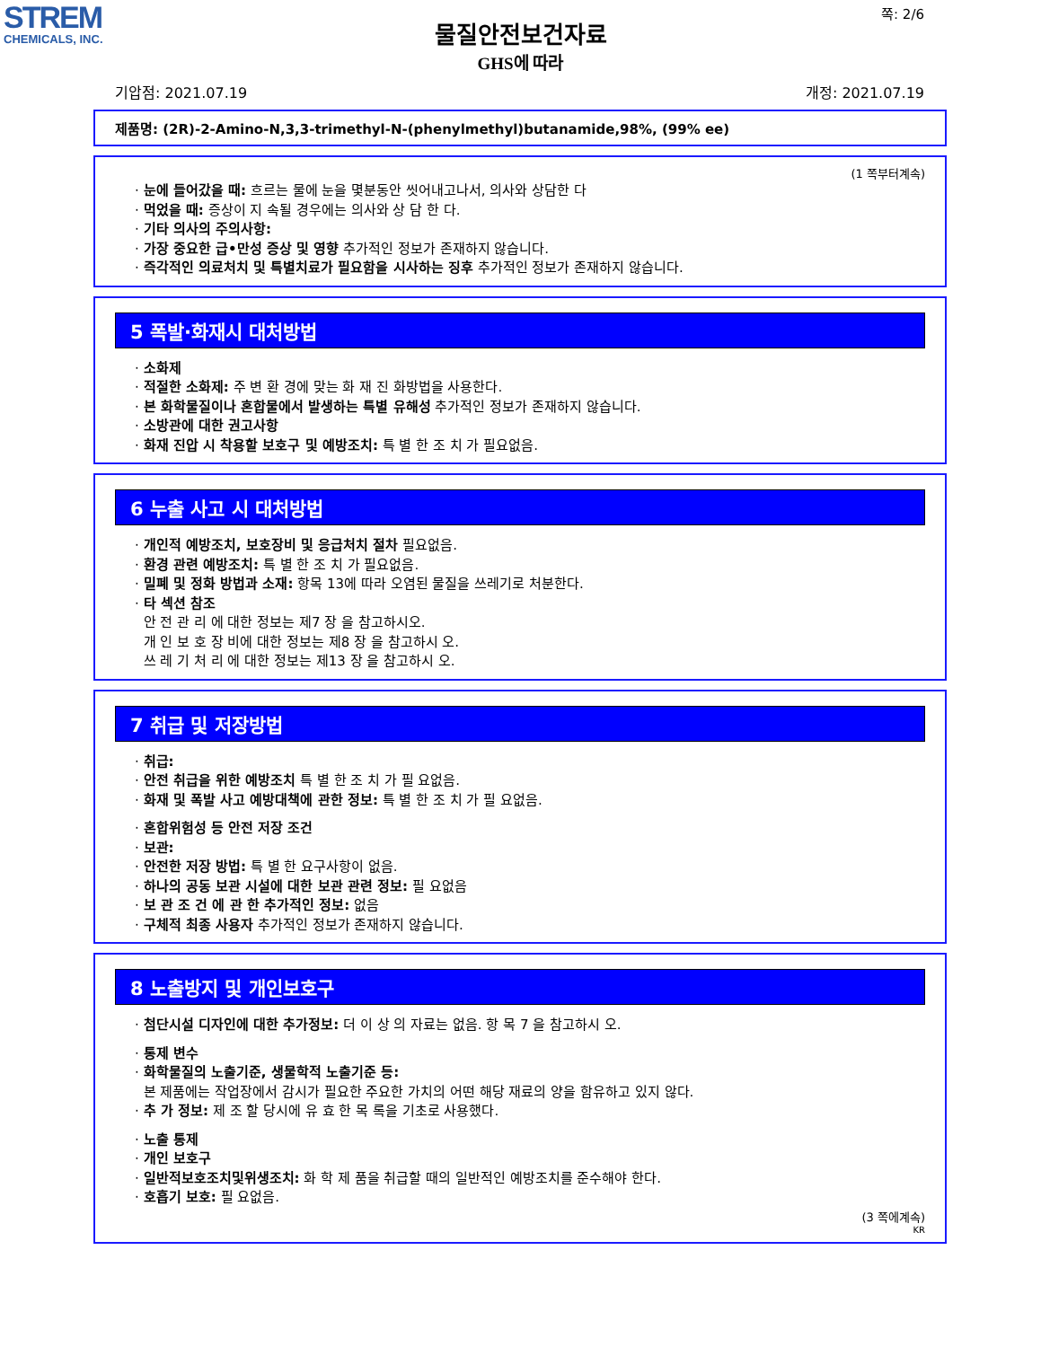STREM
CHEMICALS, INC.
쪽: 2/6
물질안전보건자료
GHS에 따라
기압점: 2021.07.19 개정: 2021.07.19
제품명: (2R)-2-Amino-N,3,3-trimethyl-N-(phenylmethyl)butanamide,98%, (99% ee)
(1 쪽부터계속)
· 눈에 들어갔을 때: 흐르는 물에 눈을 몇분동안 씻어내고나서, 의사와 상담한 다
· 먹었을 때: 증상이 지 속될 경우에는 의사와 상 담 한 다.
· 기타 의사의 주의사항:
· 가장 중요한 급•만성 증상 및 영향 추가적인 정보가 존재하지 않습니다.
· 즉각적인 의료처치 및 특별치료가 필요함을 시사하는 징후 추가적인 정보가 존재하지 않습니다.
5 폭발·화재시 대처방법
· 소화제
· 적절한 소화제: 주 변 환 경에 맞는 화 재 진 화방법을 사용한다.
· 본 화학물질이나 혼합물에서 발생하는 특별 유해성 추가적인 정보가 존재하지 않습니다.
· 소방관에 대한 권고사항
· 화재 진압 시 착용할 보호구 및 예방조치: 특 별 한 조 치 가 필요없음.
6 누출 사고 시 대처방법
· 개인적 예방조치, 보호장비 및 응급처치 절차 필요없음.
· 환경 관련 예방조치: 특 별 한 조 치 가 필요없음.
· 밀폐 및 정화 방법과 소재: 항목 13에 따라 오염된 물질을 쓰레기로 처분한다.
· 타 섹션 참조
안 전 관 리 에 대한 정보는 제7 장 을 참고하시오.
개 인 보 호 장 비에 대한 정보는 제8 장 을 참고하시 오.
쓰 레 기 처 리 에 대한 정보는 제13 장 을 참고하시 오.
7 취급 및 저장방법
· 취급:
· 안전 취급을 위한 예방조치 특 별 한 조 치 가 필 요없음.
· 화재 및 폭발 사고 예방대책에 관한 정보: 특 별 한 조 치 가 필 요없음.
· 혼합위험성 등 안전 저장 조건
· 보관:
· 안전한 저장 방법: 특 별 한 요구사항이 없음.
· 하나의 공동 보관 시설에 대한 보관 관련 정보: 필 요없음
· 보 관 조 건 에 관 한 추가적인 정보: 없음
· 구체적 최종 사용자 추가적인 정보가 존재하지 않습니다.
8 노출방지 및 개인보호구
· 첨단시설 디자인에 대한 추가정보: 더 이 상 의 자료는 없음. 항 목 7 을 참고하시 오.
· 통제 변수
· 화학물질의 노출기준, 생물학적 노출기준 등:
본 제품에는 작업장에서 감시가 필요한 주요한 가치의 어떤 해당 재료의 양을 함유하고 있지 않다.
· 추 가 정보: 제 조 할 당시에 유 효 한 목 록을 기초로 사용했다.
· 노출 통제
· 개인 보호구
· 일반적보호조치및위생조치: 화 학 제 품을 취급할 때의 일반적인 예방조치를 준수해야 한다.
· 호흡기 보호: 필 요없음.
(3 쪽에계속)
KR